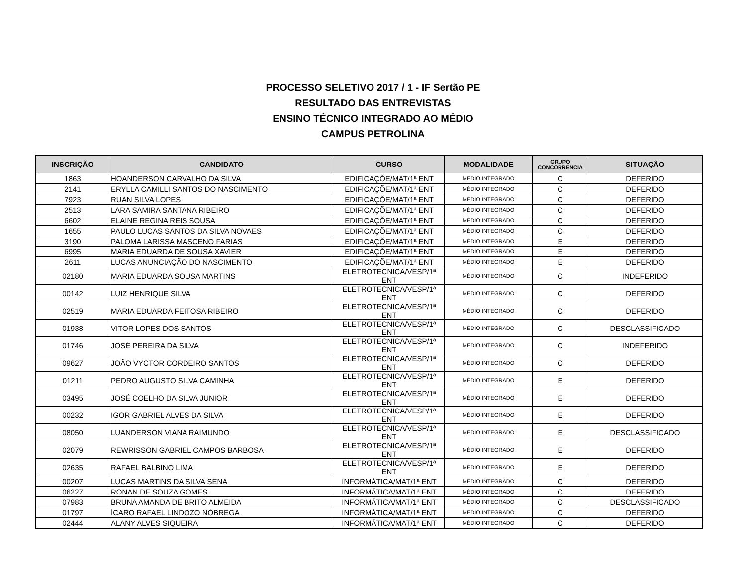PROCESSO SELETIVO 2017 / 1 - IF Sertão PE
RESULTADO DAS ENTREVISTAS
ENSINO TÉCNICO INTEGRADO AO MÉDIO
CAMPUS PETROLINA
| INSCRIÇÃO | CANDIDATO | CURSO | MODALIDADE | GRUPO CONCORRÊNCIA | SITUAÇÃO |
| --- | --- | --- | --- | --- | --- |
| 1863 | HOANDERSON CARVALHO DA SILVA | EDIFICAÇÕE/MAT/1ª ENT | MÉDIO INTEGRADO | C | DEFERIDO |
| 2141 | ERYLLA CAMILLI SANTOS DO NASCIMENTO | EDIFICAÇÕE/MAT/1ª ENT | MÉDIO INTEGRADO | C | DEFERIDO |
| 7923 | RUAN SILVA LOPES | EDIFICAÇÕE/MAT/1ª ENT | MÉDIO INTEGRADO | C | DEFERIDO |
| 2513 | LARA SAMIRA SANTANA RIBEIRO | EDIFICAÇÕE/MAT/1ª ENT | MÉDIO INTEGRADO | C | DEFERIDO |
| 6602 | ELAINE REGINA REIS SOUSA | EDIFICAÇÕE/MAT/1ª ENT | MÉDIO INTEGRADO | C | DEFERIDO |
| 1655 | PAULO LUCAS SANTOS DA SILVA NOVAES | EDIFICAÇÕE/MAT/1ª ENT | MÉDIO INTEGRADO | C | DEFERIDO |
| 3190 | PALOMA LARISSA MASCENO FARIAS | EDIFICAÇÕE/MAT/1ª ENT | MÉDIO INTEGRADO | E | DEFERIDO |
| 6995 | MARIA EDUARDA DE SOUSA XAVIER | EDIFICAÇÕE/MAT/1ª ENT | MÉDIO INTEGRADO | E | DEFERIDO |
| 2611 | LUCAS ANUNCIAÇÃO DO NASCIMENTO | EDIFICAÇÕE/MAT/1ª ENT | MÉDIO INTEGRADO | E | DEFERIDO |
| 02180 | MARIA EDUARDA SOUSA MARTINS | ELETROTECNICA/VESP/1ª ENT | MÉDIO INTEGRADO | C | INDEFERIDO |
| 00142 | LUIZ HENRIQUE SILVA | ELETROTECNICA/VESP/1ª ENT | MÉDIO INTEGRADO | C | DEFERIDO |
| 02519 | MARIA EDUARDA FEITOSA RIBEIRO | ELETROTECNICA/VESP/1ª ENT | MÉDIO INTEGRADO | C | DEFERIDO |
| 01938 | VITOR LOPES DOS SANTOS | ELETROTECNICA/VESP/1ª ENT | MÉDIO INTEGRADO | C | DESCLASSIFICADO |
| 01746 | JOSÉ PEREIRA DA SILVA | ELETROTECNICA/VESP/1ª ENT | MÉDIO INTEGRADO | C | INDEFERIDO |
| 09627 | JOÃO VYCTOR CORDEIRO SANTOS | ELETROTECNICA/VESP/1ª ENT | MÉDIO INTEGRADO | C | DEFERIDO |
| 01211 | PEDRO AUGUSTO SILVA CAMINHA | ELETROTECNICA/VESP/1ª ENT | MÉDIO INTEGRADO | E | DEFERIDO |
| 03495 | JOSÉ COELHO DA SILVA JUNIOR | ELETROTECNICA/VESP/1ª ENT | MÉDIO INTEGRADO | E | DEFERIDO |
| 00232 | IGOR GABRIEL ALVES DA SILVA | ELETROTECNICA/VESP/1ª ENT | MÉDIO INTEGRADO | E | DEFERIDO |
| 08050 | LUANDERSON VIANA RAIMUNDO | ELETROTECNICA/VESP/1ª ENT | MÉDIO INTEGRADO | E | DESCLASSIFICADO |
| 02079 | REWRISSON GABRIEL CAMPOS BARBOSA | ELETROTECNICA/VESP/1ª ENT | MÉDIO INTEGRADO | E | DEFERIDO |
| 02635 | RAFAEL BALBINO LIMA | ELETROTECNICA/VESP/1ª ENT | MÉDIO INTEGRADO | E | DEFERIDO |
| 00207 | LUCAS MARTINS DA SILVA SENA | INFORMÁTICA/MAT/1ª ENT | MÉDIO INTEGRADO | C | DEFERIDO |
| 06227 | RONAN DE SOUZA GOMES | INFORMÁTICA/MAT/1ª ENT | MÉDIO INTEGRADO | C | DEFERIDO |
| 07983 | BRUNA AMANDA DE BRITO ALMEIDA | INFORMÁTICA/MAT/1ª ENT | MÉDIO INTEGRADO | C | DESCLASSIFICADO |
| 01797 | ÍCARO RAFAEL LINDOZO NÓBREGA | INFORMÁTICA/MAT/1ª ENT | MÉDIO INTEGRADO | C | DEFERIDO |
| 02444 | ALANY ALVES SIQUEIRA | INFORMÁTICA/MAT/1ª ENT | MÉDIO INTEGRADO | C | DEFERIDO |